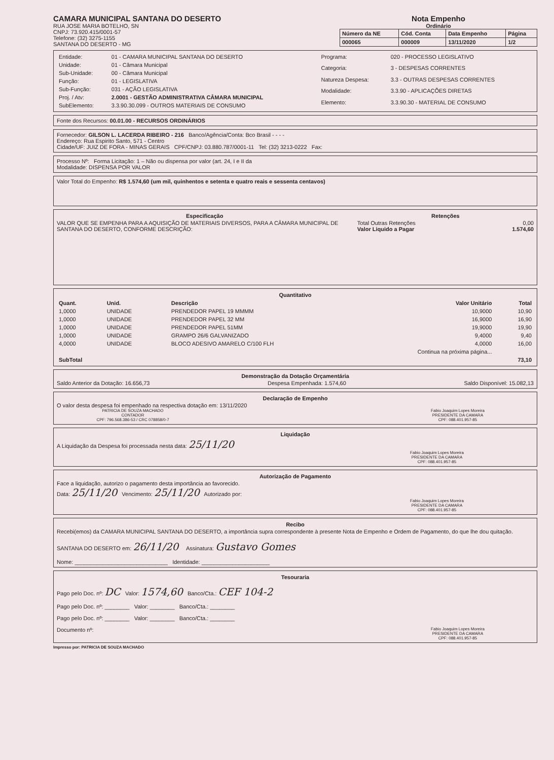CAMARA MUNICIPAL SANTANA DO DESERTO
RUA JOSE MARIA BOTELHO, SN
CNPJ: 73.920.415/0001-57
Telefone: (32) 3275-1155
SANTANA DO DESERTO - MG
Nota Empenho
Ordinário
| Número da NE | Cód. Conta | Data Empenho | Página |
| --- | --- | --- | --- |
| 000065 | 000009 | 13/11/2020 | 1/2 |
| Entidade: | 01 - CAMARA MUNICIPAL SANTANA DO DESERTO |
| Unidade: | 01 - Câmara Municipal |
| Sub-Unidade: | 00 - Câmara Municipal |
| Função: | 01 - LEGISLATIVA |
| Sub-Função: | 031 - AÇÃO LEGISLATIVA |
| Proj. / Atv: | 2.0001 - GESTÃO ADMINISTRATIVA CÂMARA MUNICIPAL |
| SubElemento: | 3.3.90.30.099 - OUTROS MATERIAIS DE CONSUMO |
| Programa: | 020 - PROCESSO LEGISLATIVO |
| Categoria: | 3 - DESPESAS CORRENTES |
| Natureza Despesa: | 3.3 - OUTRAS DESPESAS CORRENTES |
| Modalidade: | 3.3.90 - APLICAÇÕES DIRETAS |
| Elemento: | 3.3.90.30 - MATERIAL DE CONSUMO |
Fonte dos Recursos: 00.01.00 - RECURSOS ORDINÁRIOS
Fornecedor: GILSON L. LACERDA RIBEIRO - 216 Banco/Agência/Conta: Bco Brasil - - - -
Endereço: Rua Espirito Santo, 571 - Centro
Cidade/UF: JUIZ DE FORA - MINAS GERAIS CPF/CNPJ: 03.880.787/0001-11 Tel: (32) 3213-0222 Fax:
Processo Nº: Forma Licitação: 1 – Não ou dispensa por valor (art. 24, I e II da
Modalidade: DISPENSA POR VALOR
Valor Total do Empenho: R$ 1.574,60 (um mil, quinhentos e setenta e quatro reais e sessenta centavos)
Especificação
VALOR QUE SE EMPENHA PARA A AQUISIÇÃO DE MATERIAIS DIVERSOS, PARA A CÂMARA MUNICIPAL DE SANTANA DO DESERTO, CONFORME DESCRIÇÃO:
Retenções
Total Outras Retenções 0,00
Valor Liquido a Pagar 1.574,60
Quantitativo
| Quant. | Unid. | Descrição | Valor Unitário | Total |
| --- | --- | --- | --- | --- |
| 1,0000 | UNIDADE | PRENDEDOR PAPEL 19 MMMM | 10,9000 | 10,90 |
| 1,0000 | UNIDADE | PRENDEDOR PAPEL 32 MM | 16,9000 | 16,90 |
| 1,0000 | UNIDADE | PRENDEDOR PAPEL 51MM | 19,9000 | 19,90 |
| 1,0000 | UNIDADE | GRAMPO 26/6 GALVANIZADO | 9,4000 | 9,40 |
| 4,0000 | UNIDADE | BLOCO ADESIVO AMARELO C/100 FLH | 4,0000 | 16,00 |
| Continua na próxima página... | | | | |
| SubTotal | | | | 73,10 |
Demonstração da Dotação Orçamentária
Saldo Anterior da Dotação: 16.656,73 Despesa Empenhada: 1.574,60 Saldo Disponível: 15.082,13
Declaração de Empenho
O valor desta despesa foi empenhado na respectiva dotação em: 13/11/2020
PATRICIA DE SOUZA MACHADO
CONTADOR
CPF: 796.568.386-53 / CRC 078858/0-7
Fabio Joaquim Lopes Moreira
PRESIDENTE DA CAMARA
CPF: 088.401.957-85
Liquidação
A Liquidação da Despesa foi processada nesta data: 25/11/20
Fabio Joaquim Lopes Moreira
PRESIDENTE DA CAMARA
CPF: 088.401.957-85
Autorização de Pagamento
Face a liquidação, autorizo o pagamento desta importância ao favorecido.
Data: 25/11/20 Vencimento: 25/11/20 Autorizado por:
Fabio Joaquim Lopes Moreira
PRESIDENTE DA CAMARA
CPF: 088.401.957-85
Recibo
Recebi(emos) da CAMARA MUNICIPAL SANTANA DO DESERTO, a importância supra correspondente à presente Nota de Empenho e Ordem de Pagamento, do que lhe dou quitação.
SANTANA DO DESERTO em: 26/11/20 Assinatura: Gustavo Gomes
Nome: ______________________________ Identidade: ______________________
Tesouraria
Pago pelo Doc. nº: DC Valor: 1574,60 Banco/Cta.: CEF 104-2
Pago pelo Doc. nº: ________ Valor: ________ Banco/Cta.: ________
Pago pelo Doc. nº: ________ Valor: ________ Banco/Cta.: ________
Documento nº:
Fabio Joaquim Lopes Moreira
PRESIDENTE DA CAMARA
CPF: 088.401.957-85
Impresso por: PATRICIA DE SOUZA MACHADO